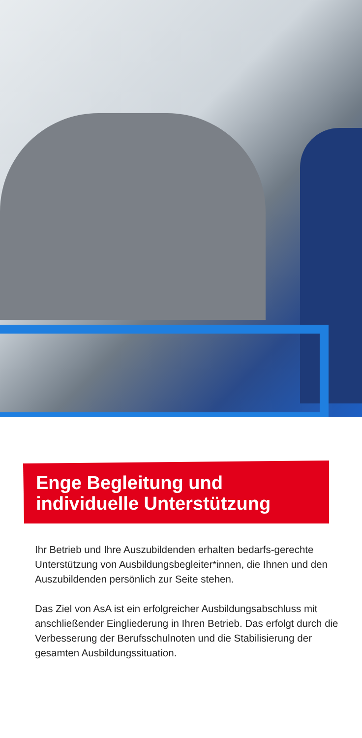Enge Begleitung und
individuelle Unterstützung
Ihr Betrieb und Ihre Auszubildenden erhalten bedarfs-gerechte Unterstützung von Ausbildungsbegleiter*innen, die Ihnen und den Auszubildenden persönlich zur Seite stehen.
Das Ziel von AsA ist ein erfolgreicher Ausbildungsabschluss mit anschließender Eingliederung in Ihren Betrieb. Das erfolgt durch die Verbesserung der Berufsschulnoten und die Stabilisierung der gesamten Ausbildungssituation.